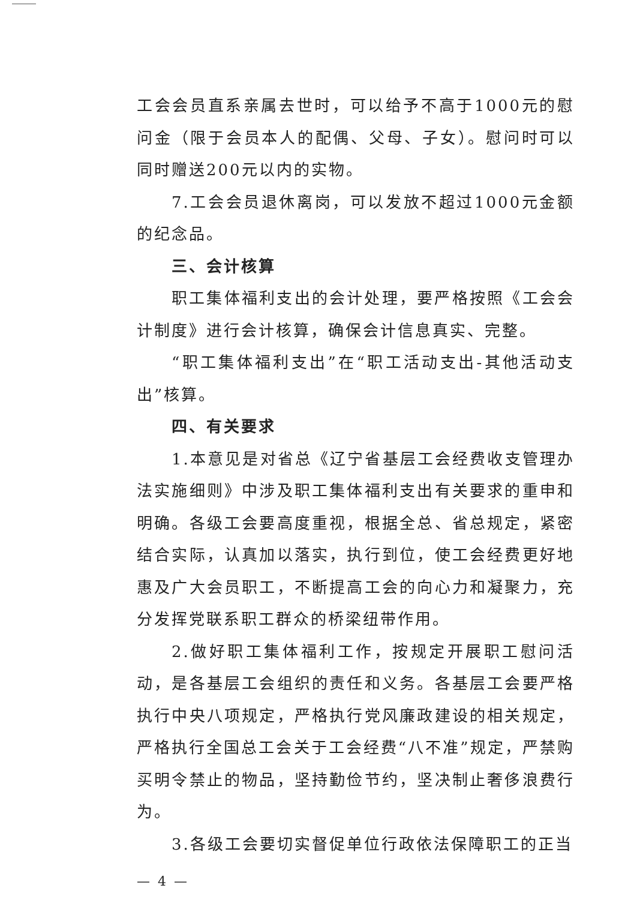工会会员直系亲属去世时，可以给予不高于1000元的慰问金（限于会员本人的配偶、父母、子女）。慰问时可以同时赠送200元以内的实物。
7.工会会员退休离岗，可以发放不超过1000元金额的纪念品。
三、会计核算
职工集体福利支出的会计处理，要严格按照《工会会计制度》进行会计核算，确保会计信息真实、完整。
“职工集体福利支出”在“职工活动支出-其他活动支出”核算。
四、有关要求
1.本意见是对省总《辽宁省基层工会经费收支管理办法实施细则》中涉及职工集体福利支出有关要求的重申和明确。各级工会要高度重视，根据全总、省总规定，紧密结合实际，认真加以落实，执行到位，使工会经费更好地惠及广大会员职工，不断提高工会的向心力和凝聚力，充分发挥党联系职工群众的桥梁纽带作用。
2.做好职工集体福利工作，按规定开展职工慰问活动，是各基层工会组织的责任和义务。各基层工会要严格执行中央八项规定，严格执行党风廉政建设的相关规定，严格执行全国总工会关于工会经费“八不准”规定，严禁购买明令禁止的物品，坚持勤俭节约，坚决制止奢侈浪费行为。
3.各级工会要切实督促单位行政依法保障职工的正当
— 4 —